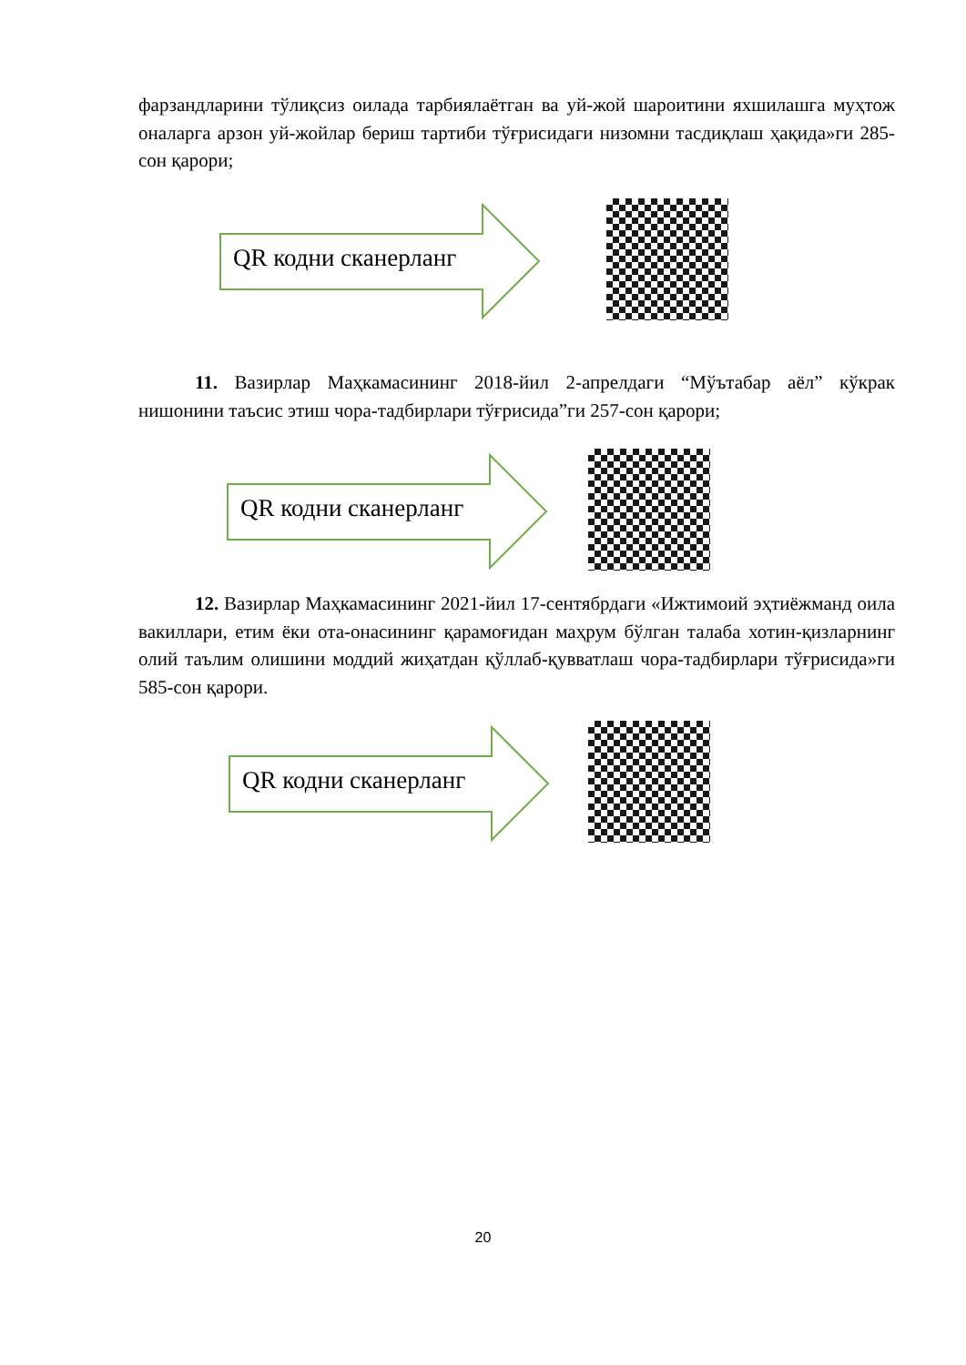фарзандларини тўлиқсиз оилада тарбиялаётган ва уй-жой шароитини яхшилашга муҳтож оналарга арзон уй-жойлар бериш тартиби тўғрисидаги низомни тасдиқлаш ҳақида»ги 285-сон қарори;
QR кодни сканерланг
11. Вазирлар Маҳкамасининг 2018-йил 2-апрелдаги “Мўътабар аёл” кўкрак нишонини таъсис этиш чора-тадбирлари тўғрисида”ги 257-сон қарори;
QR кодни сканерланг
12. Вазирлар Маҳкамасининг 2021-йил 17-сентябрдаги «Ижтимоий эҳтиёжманд оила вакиллари, етим ёки ота-онасининг қарамоғидан маҳрум бўлган талаба хотин-қизларнинг олий таълим олишини моддий жиҳатдан қўллаб-қувватлаш чора-тадбирлари тўғрисида»ги 585-сон қарори.
QR кодни сканерланг
20